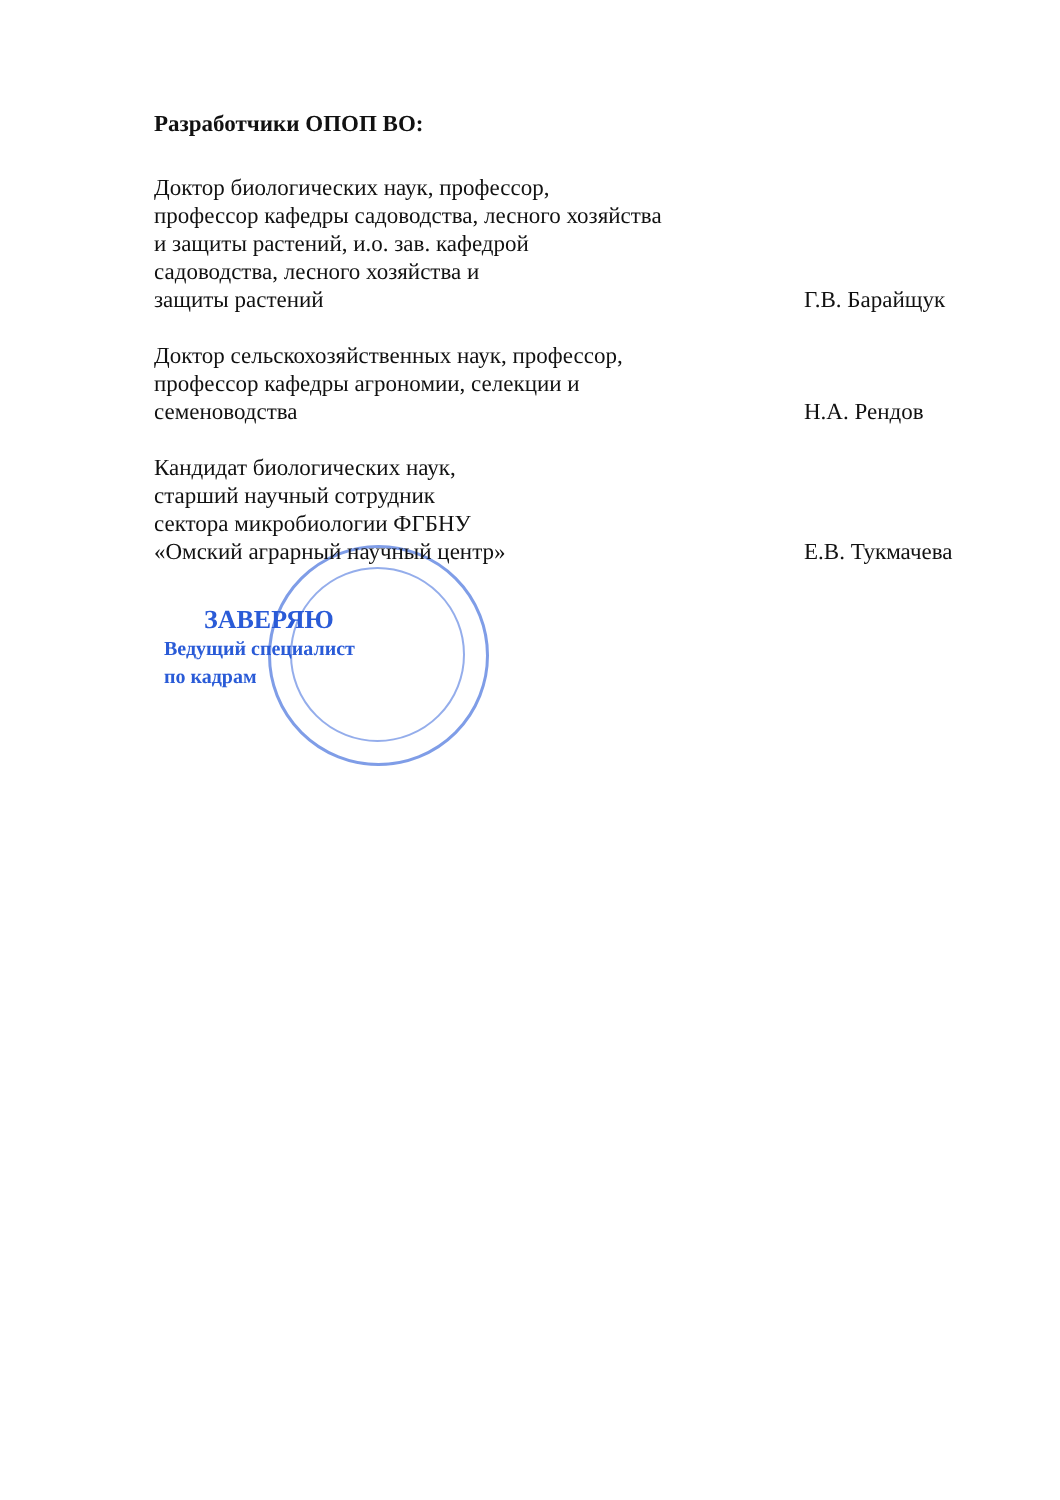Разработчики ОПОП ВО:
Доктор биологических наук, профессор,
профессор кафедры садоводства, лесного хозяйства
и защиты растений, и.о. зав. кафедрой
садоводства, лесного хозяйства и
защиты растений
Г.В. Барайщук
Доктор сельскохозяйственных наук, профессор,
профессор кафедры агрономии, селекции и
семеноводства
Н.А. Рендов
Кандидат биологических наук,
старший научный сотрудник
сектора микробиологии ФГБНУ
«Омский аграрный научный центр»
Е.В. Тукмачева
ЗАВЕРЯЮ
Ведущий специалист
по кадрам